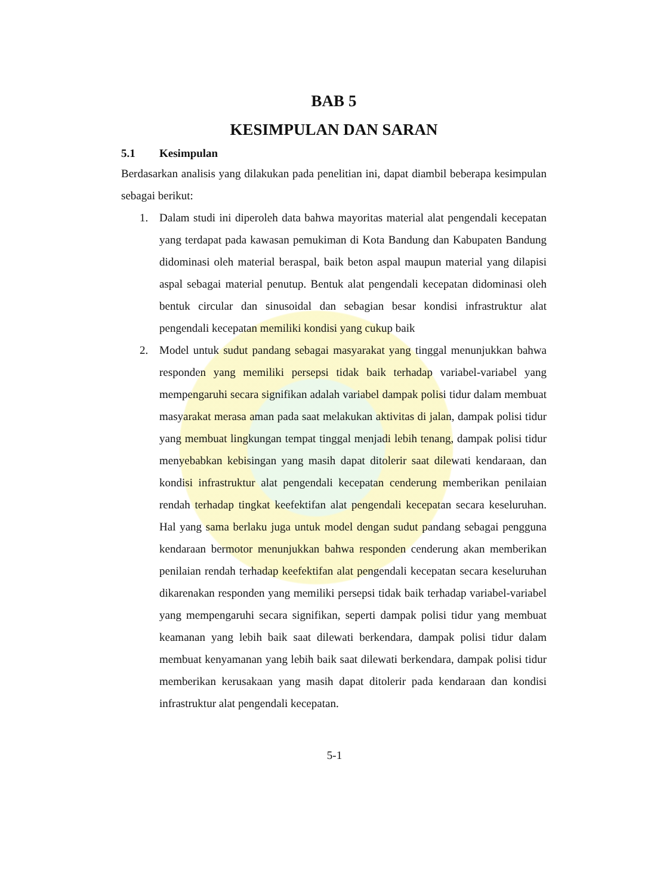BAB 5
KESIMPULAN DAN SARAN
5.1 Kesimpulan
Berdasarkan analisis yang dilakukan pada penelitian ini, dapat diambil beberapa kesimpulan sebagai berikut:
1. Dalam studi ini diperoleh data bahwa mayoritas material alat pengendali kecepatan yang terdapat pada kawasan pemukiman di Kota Bandung dan Kabupaten Bandung didominasi oleh material beraspal, baik beton aspal maupun material yang dilapisi aspal sebagai material penutup. Bentuk alat pengendali kecepatan didominasi oleh bentuk circular dan sinusoidal dan sebagian besar kondisi infrastruktur alat pengendali kecepatan memiliki kondisi yang cukup baik
2. Model untuk sudut pandang sebagai masyarakat yang tinggal menunjukkan bahwa responden yang memiliki persepsi tidak baik terhadap variabel-variabel yang mempengaruhi secara signifikan adalah variabel dampak polisi tidur dalam membuat masyarakat merasa aman pada saat melakukan aktivitas di jalan, dampak polisi tidur yang membuat lingkungan tempat tinggal menjadi lebih tenang, dampak polisi tidur menyebabkan kebisingan yang masih dapat ditolerir saat dilewati kendaraan, dan kondisi infrastruktur alat pengendali kecepatan cenderung memberikan penilaian rendah terhadap tingkat keefektifan alat pengendali kecepatan secara keseluruhan. Hal yang sama berlaku juga untuk model dengan sudut pandang sebagai pengguna kendaraan bermotor menunjukkan bahwa responden cenderung akan memberikan penilaian rendah terhadap keefektifan alat pengendali kecepatan secara keseluruhan dikarenakan responden yang memiliki persepsi tidak baik terhadap variabel-variabel yang mempengaruhi secara signifikan, seperti dampak polisi tidur yang membuat keamanan yang lebih baik saat dilewati berkendara, dampak polisi tidur dalam membuat kenyamanan yang lebih baik saat dilewati berkendara, dampak polisi tidur memberikan kerusakaan yang masih dapat ditolerir pada kendaraan dan kondisi infrastruktur alat pengendali kecepatan.
5-1